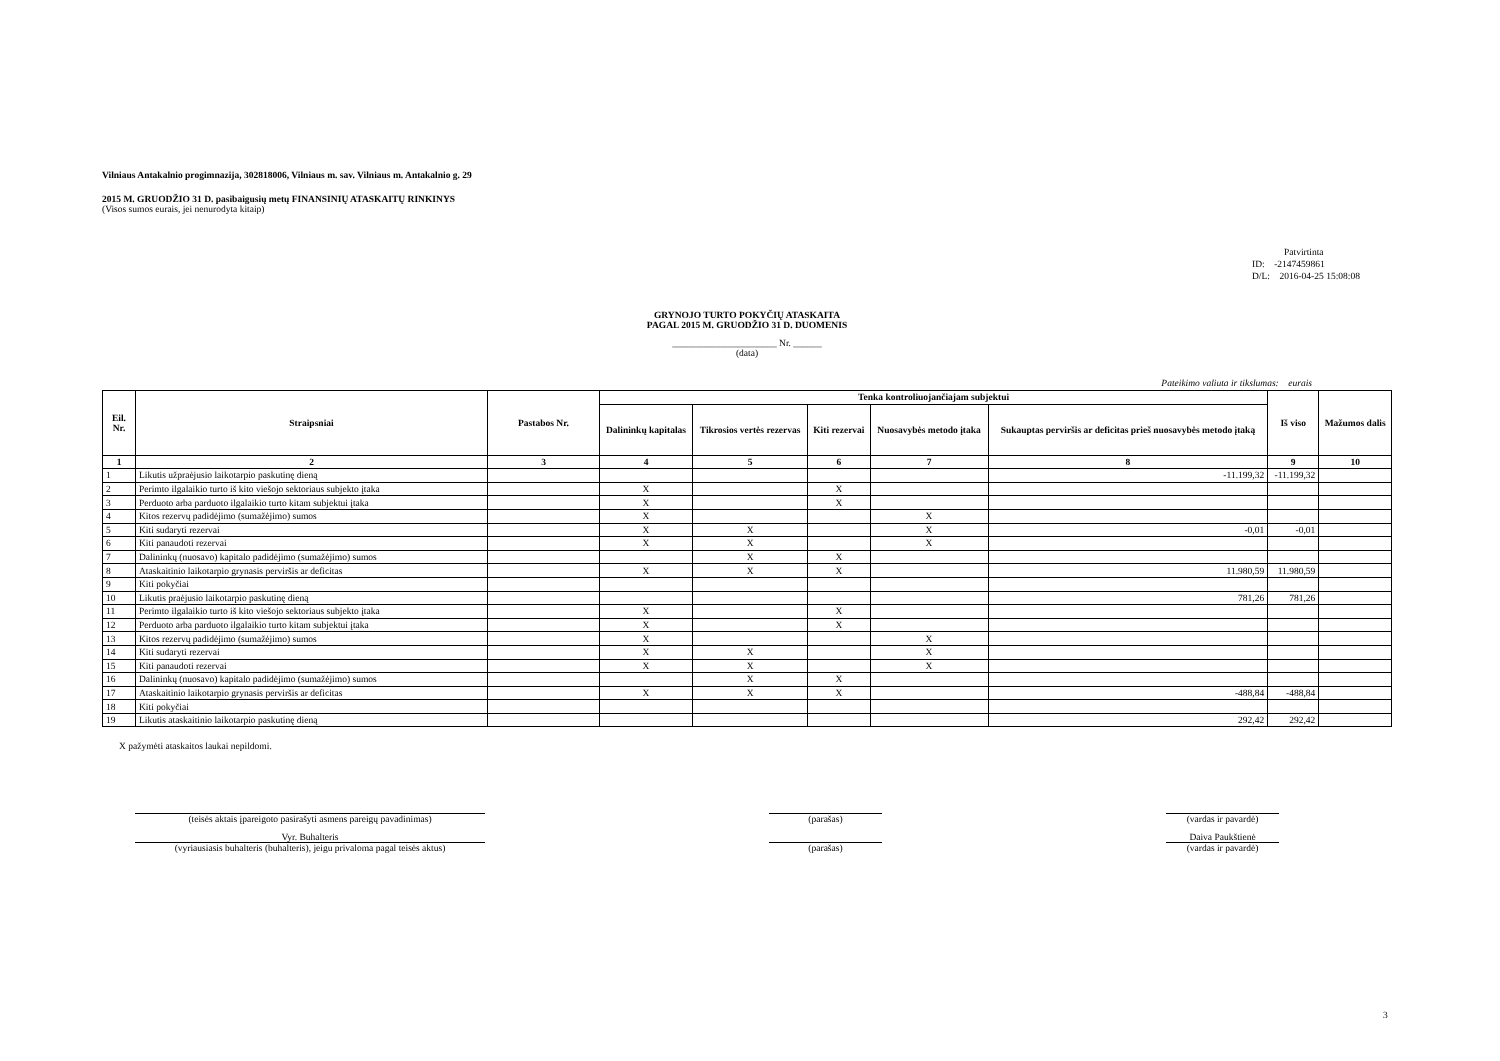Vilniaus Antakalnio progimnazija, 302818006, Vilniaus m. sav. Vilniaus m. Antakalnio g. 29
2015 M. GRUODŽIO 31 D. pasibaigusių metų FINANSINIŲ ATASKAITŲ RINKINYS
(Visos sumos eurais, jei nenurodyta kitaip)
Patvirtinta
ID: -2147459861
D/L: 2016-04-25 15:08:08
GRYNOJO TURTO POKYČIŲ ATASKAITA
PAGAL 2015 M. GRUODŽIO 31 D. DUOMENIS
______________________ Nr. ______
(data)
Pateikimo valiuta ir tikslumas: eurais
| Eil. Nr. | Straipsniai | Pastabos Nr. | Tenka kontroliuojančiajam subjektui | | | | | Iš viso | Mažumos dalis |
| --- | --- | --- | --- | --- | --- | --- | --- | --- | --- |
| | | | Dalininkų kapitalas | Tikrosios vertės rezervas | Kiti rezervai | Nuosavybės metodo įtaka | Sukauptas perviršis ar deficitas prieš nuosavybės metodo įtaką | | |
| 1 | 2 | 3 | 4 | 5 | 6 | 7 | 8 | 9 | 10 |
| 1 | Likutis užpraėjusio laikotarpio paskutinę dieną | | | | | | -11.199,32 | -11.199,32 | |
| 2 | Perimto ilgalaikio turto iš kito viešojo sektoriaus subjekto įtaka | | X | | X | | | | |
| 3 | Perduoto arba parduoto ilgalaikio turto kitam subjektui įtaka | | X | | X | | | | |
| 4 | Kitos rezervų padidėjimo (sumažėjimo) sumos | | X | | | X | | | |
| 5 | Kiti sudaryti rezervai | | X | X | | X | -0,01 | -0,01 | |
| 6 | Kiti panaudoti rezervai | | X | X | | X | | | |
| 7 | Dalininkų (nuosavo) kapitalo padidėjimo (sumažėjimo) sumos | | | X | X | | | | |
| 8 | Ataskaitinio laikotarpio grynasis perviršis ar deficitas | | X | X | X | | 11.980,59 | 11.980,59 | |
| 9 | Kiti pokyčiai | | | | | | | | |
| 10 | Likutis praėjusio laikotarpio paskutinę dieną | | | | | | 781,26 | 781,26 | |
| 11 | Perimto ilgalaikio turto iš kito viešojo sektoriaus subjekto įtaka | | X | | X | | | | |
| 12 | Perduoto arba parduoto ilgalaikio turto kitam subjektui įtaka | | X | | X | | | | |
| 13 | Kitos rezervų padidėjimo (sumažėjimo) sumos | | X | | | X | | | |
| 14 | Kiti sudaryti rezervai | | X | X | | X | | | |
| 15 | Kiti panaudoti rezervai | | X | X | | X | | | |
| 16 | Dalininkų (nuosavo) kapitalo padidėjimo (sumažėjimo) sumos | | | X | X | | | | |
| 17 | Ataskaitinio laikotarpio grynasis perviršis ar deficitas | | X | X | X | | -488,84 | -488,84 | |
| 18 | Kiti pokyčiai | | | | | | | | |
| 19 | Likutis ataskaitinio laikotarpio paskutinę dieną | | | | | | 292,42 | 292,42 | |
X pažymėti ataskaitos laukai nepildomi.
(teisės aktais įpareigoto pasirašyti asmens pareigų pavadinimas)
(parašas) (vardas ir pavardė)
Vyr. Buhalteris Daiva Paukštienė
(vyriausiasis buhalteris (buhalteris), jeigu privaloma pagal teisės aktus)
(parašas) (vardas ir pavardė)
3